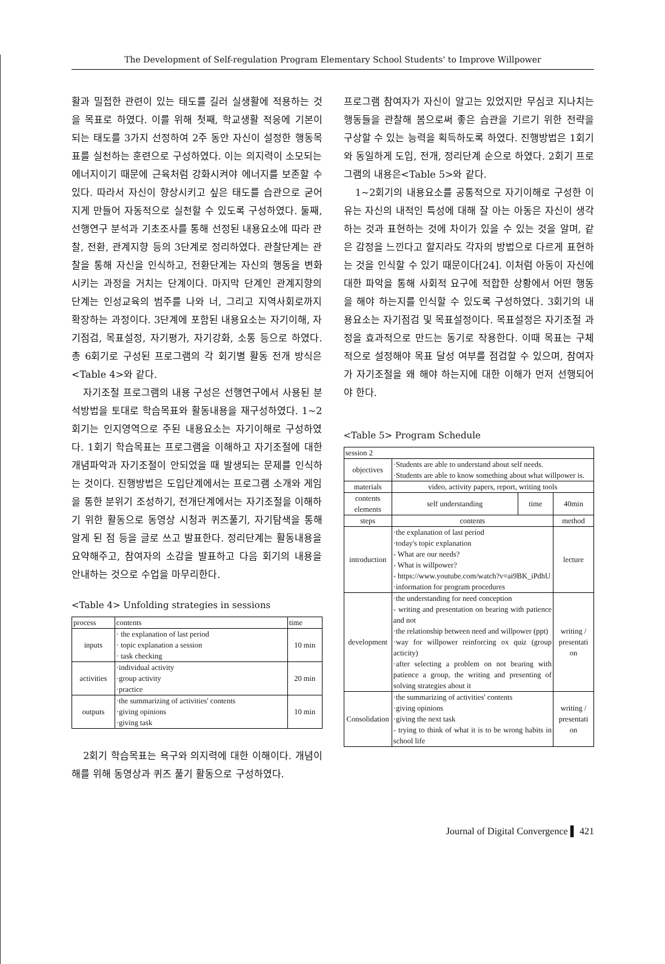The Development of Self-regulation Program Elementary School Students' to Improve Willpower
활과 밀접한 관련이 있는 태도를 길러 실생활에 적용하는 것을 목표로 하였다. 이를 위해 첫째, 학교생활 적응에 기본이 되는 태도를 3가지 선정하여 2주 동안 자신이 설정한 행동목표를 실천하는 훈련으로 구성하였다. 이는 의지력이 소모되는 에너지이기 때문에 근육처럼 강화시켜야 에너지를 보존할 수 있다. 따라서 자신이 향상시키고 싶은 태도를 습관으로 굳어지게 만들어 자동적으로 실천할 수 있도록 구성하였다. 둘째, 선행연구 분석과 기초조사를 통해 선정된 내용요소에 따라 관찰, 전환, 관계지향 등의 3단계로 정리하였다. 관찰단계는 관찰을 통해 자신을 인식하고, 전환단계는 자신의 행동을 변화시키는 과정을 거치는 단계이다. 마지막 단계인 관계지향의 단계는 인성교육의 범주를 나와 너, 그리고 지역사회로까지 확장하는 과정이다. 3단계에 포함된 내용요소는 자기이해, 자기점검, 목표설정, 자기평가, 자기강화, 소통 등으로 하였다. 총 6회기로 구성된 프로그램의 각 회기별 활동 전개 방식은 <Table 4>와 같다.
자기조절 프로그램의 내용 구성은 선행연구에서 사용된 분석방법을 토대로 학습목표와 활동내용을 재구성하였다. 1~2회기는 인지영역으로 주된 내용요소는 자기이해로 구성하였다. 1회기 학습목표는 프로그램을 이해하고 자기조절에 대한 개념파악과 자기조절이 안되었을 때 발생되는 문제를 인식하는 것이다. 진행방법은 도입단계에서는 프로그램 소개와 게임을 통한 분위기 조성하기, 전개단계에서는 자기조절을 이해하기 위한 활동으로 동영상 시청과 퀴즈풀기, 자기탐색을 통해 알게 된 점 등을 글로 쓰고 발표한다. 정리단계는 활동내용을 요약해주고, 참여자의 소감을 발표하고 다음 회기의 내용을 안내하는 것으로 수업을 마무리한다.
<Table 4> Unfolding strategies in sessions
| process | contents | time |
| --- | --- | --- |
| inputs | · the explanation of last period · topic explanation a session · task checking | 10 min |
| activities | ·individual activity ·group activity ·practice | 20 min |
| outputs | ·the summarizing of activities' contents ·giving opinions ·giving task | 10 min |
2회기 학습목표는 욕구와 의지력에 대한 이해이다. 개념이해를 위해 동영상과 퀴즈 풀기 활동으로 구성하였다.
프로그램 참여자가 자신이 알고는 있었지만 무심코 지나치는 행동들을 관찰해 봄으로써 좋은 습관을 기르기 위한 전략을 구상할 수 있는 능력을 획득하도록 하였다. 진행방법은 1회기와 동일하게 도입, 전개, 정리단계 순으로 하였다. 2회기 프로그램의 내용은<Table 5>와 같다.
1~2회기의 내용요소를 공통적으로 자기이해로 구성한 이유는 자신의 내적인 특성에 대해 잘 아는 아동은 자신이 생각하는 것과 표현하는 것에 차이가 있을 수 있는 것을 알며, 같은 감정을 느낀다고 할지라도 각자의 방법으로 다르게 표현하는 것을 인식할 수 있기 때문이다[24]. 이처럼 아동이 자신에 대한 파악을 통해 사회적 요구에 적합한 상황에서 어떤 행동을 해야 하는지를 인식할 수 있도록 구성하였다. 3회기의 내용요소는 자기점검 및 목표설정이다. 목표설정은 자기조절 과정을 효과적으로 만드는 동기로 작용한다. 이때 목표는 구체적으로 설정해야 목표 달성 여부를 점검할 수 있으며, 참여자가 자기조절을 왜 해야 하는지에 대한 이해가 먼저 선행되어야 한다.
<Table 5> Program Schedule
| session 2 | | | |
| --- | --- | --- | --- |
| objectives | ·Students are able to understand about self needs. ·Students are able to know something about what willpower is. | | |
| materials | video, activity papers, report, writing tools | | |
| contents elements | self understanding | time | 40min |
| steps | contents | | method |
| introduction | ·the explanation of last period ·today's topic explanation - What are our needs? - What is willpower? - https://www.youtube.com/watch?v=ai9BK_iPdhU ·information for program procedures | | lecture |
| development | ·the understanding for need conception - writing and presentation on bearing with patience and not ·the relationship between need and willpower (ppt) ·way for willpower reinforcing ox quiz (group acticity) ·after selecting a problem on not bearing with patience a group, the writing and presenting of solving strategies about it | | writing / presentati on |
| Consolidation | ·the summarizing of activities' contents ·giving opinions ·giving the next task - trying to think of what it is to be wrong habits in school life | | writing / presentati on |
Journal of Digital Convergence ▌ 421